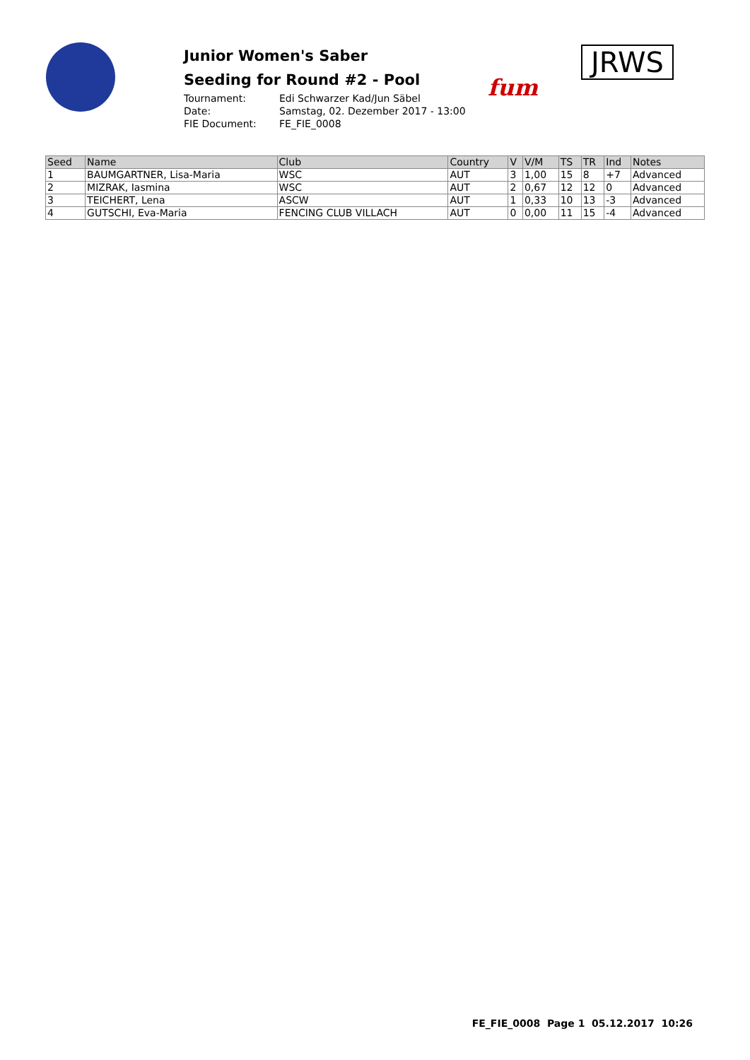Junior Women's Saber
Seeding for Round #2 - Pool
Tournament: Edi Schwarzer Kad/Jun Säbel Date: Samstag, 02. Dezember 2017 - 13:00 FIE Document: FE_FIE_0008
fum
JRWS
| Seed | Name | Club | Country | V | V/M | TS | TR | Ind | Notes |
| --- | --- | --- | --- | --- | --- | --- | --- | --- | --- |
| 1 | BAUMGARTNER, Lisa-Maria | WSC | AUT | 3 | 1,00 | 15 | 8 | +7 | Advanced |
| 2 | MIZRAK, Iasmina | WSC | AUT | 2 | 0,67 | 12 | 12 | 0 | Advanced |
| 3 | TEICHERT, Lena | ASCW | AUT | 1 | 0,33 | 10 | 13 | -3 | Advanced |
| 4 | GUTSCHI, Eva-Maria | FENCING CLUB VILLACH | AUT | 0 | 0,00 | 11 | 15 | -4 | Advanced |
FE_FIE_0008 Page 1 05.12.2017 10:26